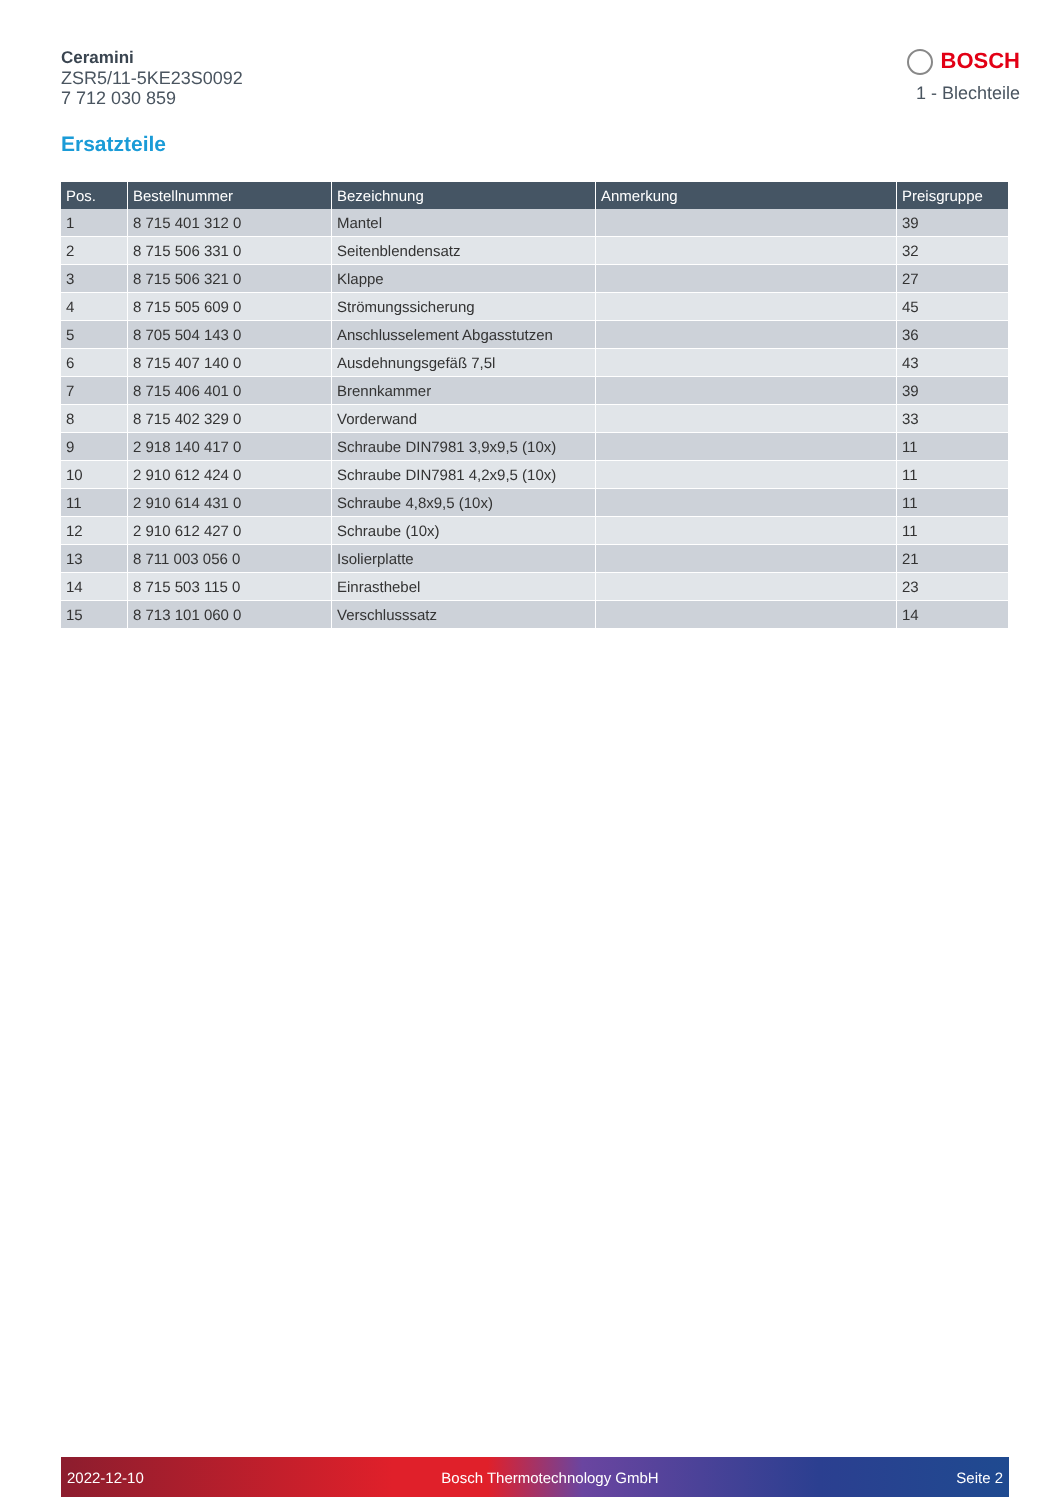Ceramini
ZSR5/11-5KE23S0092
7 712 030 859
BOSCH
1 - Blechteile
Ersatzteile
| Pos. | Bestellnummer | Bezeichnung | Anmerkung | Preisgruppe |
| --- | --- | --- | --- | --- |
| 1 | 8 715 401 312 0 | Mantel | | 39 |
| 2 | 8 715 506 331 0 | Seitenblendensatz | | 32 |
| 3 | 8 715 506 321 0 | Klappe | | 27 |
| 4 | 8 715 505 609 0 | Strömungssicherung | | 45 |
| 5 | 8 705 504 143 0 | Anschlusselement Abgasstutzen | | 36 |
| 6 | 8 715 407 140 0 | Ausdehnungsgefäß 7,5l | | 43 |
| 7 | 8 715 406 401 0 | Brennkammer | | 39 |
| 8 | 8 715 402 329 0 | Vorderwand | | 33 |
| 9 | 2 918 140 417 0 | Schraube DIN7981 3,9x9,5 (10x) | | 11 |
| 10 | 2 910 612 424 0 | Schraube DIN7981 4,2x9,5 (10x) | | 11 |
| 11 | 2 910 614 431 0 | Schraube 4,8x9,5 (10x) | | 11 |
| 12 | 2 910 612 427 0 | Schraube (10x) | | 11 |
| 13 | 8 711 003 056 0 | Isolierplatte | | 21 |
| 14 | 8 715 503 115 0 | Einrasthebel | | 23 |
| 15 | 8 713 101 060 0 | Verschlusssatz | | 14 |
2022-12-10 Bosch Thermotechnology GmbH Seite 2